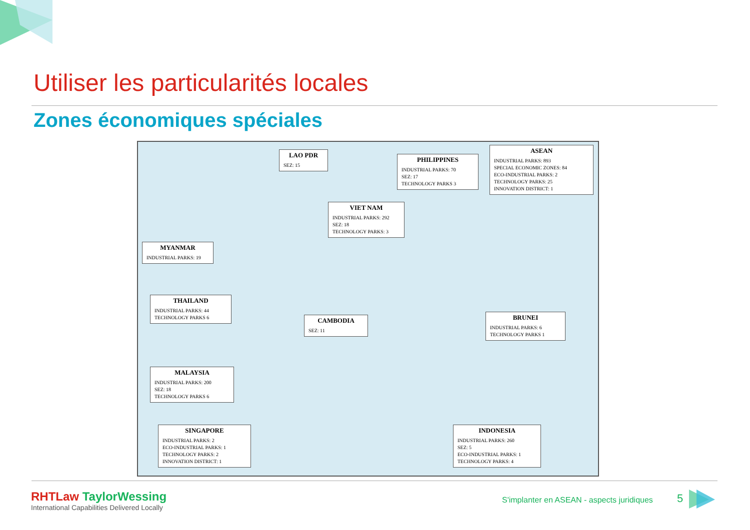Utiliser les particularités locales
Zones économiques spéciales
LAO PDR
SEZ: 15
PHILIPPINES
INDUSTRIAL PARKS: 70
SEZ: 17
TECHNOLOGY PARKS 3
ASEAN
INDUSTRIAL PARKS: 893
SPECIAL ECONOMIC ZONES: 84
ECO-INDUSTRIAL PARKS: 2
TECHNOLOGY PARKS: 25
INNOVATION DISTRICT: 1
VIET NAM
INDUSTRIAL PARKS: 292
SEZ: 18
TECHNOLOGY PARKS: 3
MYANMAR
INDUSTRIAL PARKS: 19
THAILAND
INDUSTRIAL PARKS: 44
TECHNOLOGY PARKS 6
CAMBODIA
SEZ: 11
BRUNEI
INDUSTRIAL PARKS: 6
TECHNOLOGY PARKS 1
MALAYSIA
INDUSTRIAL PARKS: 200
SEZ: 18
TECHNOLOGY PARKS 6
SINGAPORE
INDUSTRIAL PARKS: 2
ECO-INDUSTRIAL PARKS: 1
TECHNOLOGY PARKS: 2
INNOVATION DISTRICT: 1
INDONESIA
INDUSTRIAL PARKS: 260
SEZ: 5
ECO-INDUSTRIAL PARKS: 1
TECHNOLOGY PARKS: 4
RHTLaw TaylorWessing
International Capabilities Delivered Locally
S'implanter en ASEAN - aspects juridiques
5